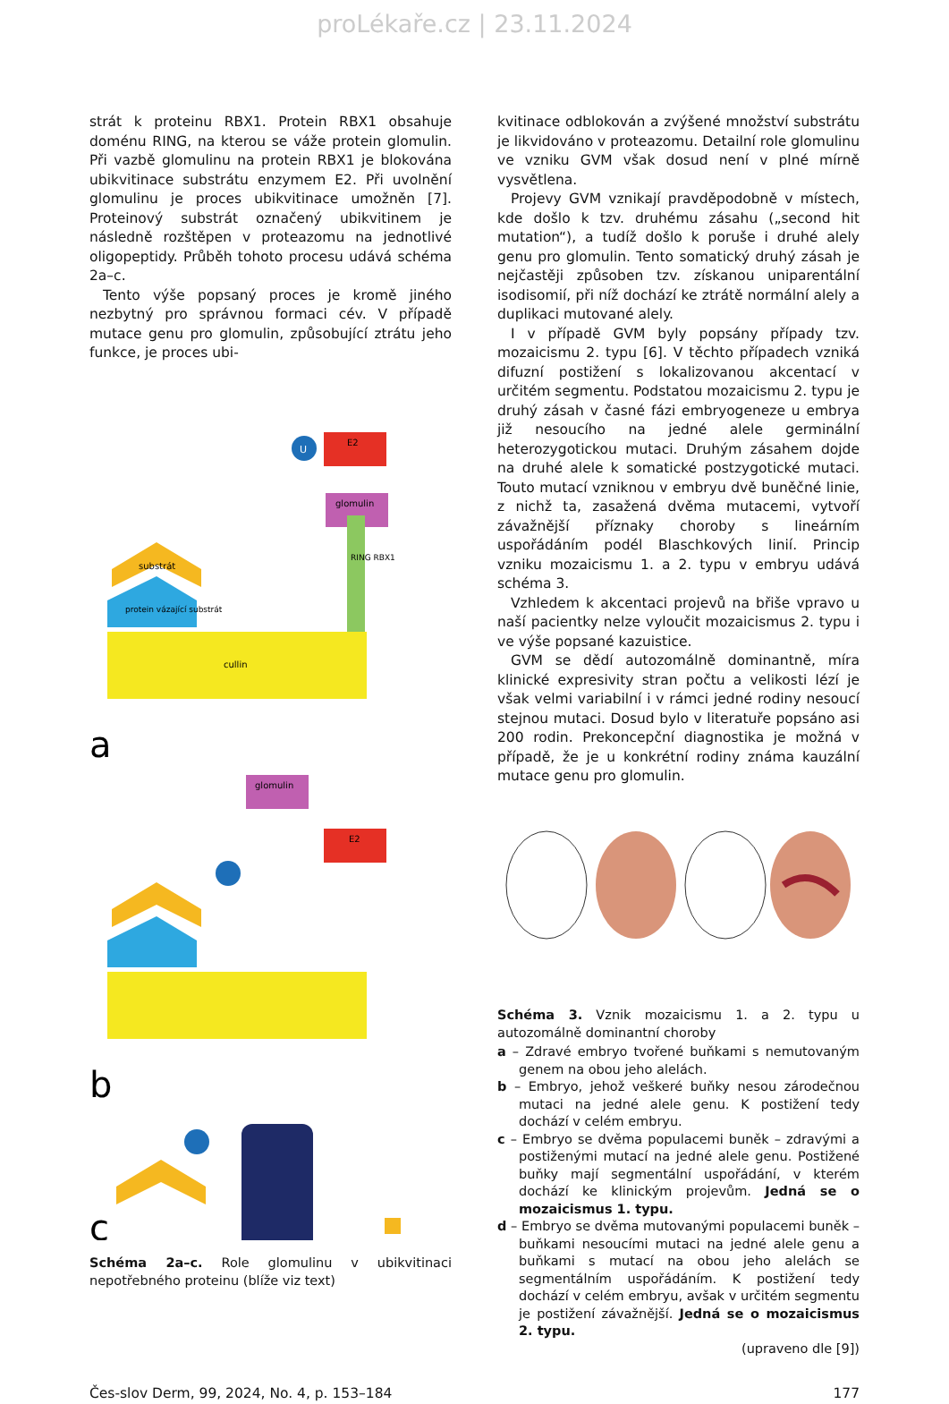proLékaře.cz | 23.11.2024
strát k proteinu RBX1. Protein RBX1 obsahuje doménu RING, na kterou se váže protein glomulin. Při vazbě glomulinu na protein RBX1 je blokována ubikvitinace substrátu enzymem E2. Při uvolnění glomulinu je proces ubikvitinace umožněn [7]. Proteinový substrát označený ubikvitinem je následně rozštěpen v proteazomu na jednotlivé oligopeptidy. Průběh tohoto procesu udává schéma 2a–c.
Tento výše popsaný proces je kromě jiného nezbytný pro správnou formaci cév. V případě mutace genu pro glomulin, způsobující ztrátu jeho funkce, je proces ubi-
U
E2
glomulin
RING RBX1
substrát
protein vázající substrát
cullin
a
glomulin
E2
b
c
Schéma 2a–c. Role glomulinu v ubikvitinaci nepotřebného proteinu (blíže viz text)
kvitinace odblokován a zvýšené množství substrátu je likvidováno v proteazomu. Detailní role glomulinu ve vzniku GVM však dosud není v plné mírně vysvětlena.
Projevy GVM vznikají pravděpodobně v místech, kde došlo k tzv. druhému zásahu („second hit mutation“), a tudíž došlo k poruše i druhé alely genu pro glomulin. Tento somatický druhý zásah je nejčastěji způsoben tzv. získanou uniparentální isodisomií, při níž dochází ke ztrátě normální alely a duplikaci mutované alely.
I v případě GVM byly popsány případy tzv. mozaicismu 2. typu [6]. V těchto případech vzniká difuzní postižení s lokalizovanou akcentací v určitém segmentu. Podstatou mozaicismu 2. typu je druhý zásah v časné fázi embryogeneze u embrya již nesoucího na jedné alele germinální heterozygotickou mutaci. Druhým zásahem dojde na druhé alele k somatické postzygotické mutaci. Touto mutací vzniknou v embryu dvě buněčné linie, z nichž ta, zasažená dvěma mutacemi, vytvoří závažnější příznaky choroby s lineárním uspořádáním podél Blaschkových linií. Princip vzniku mozaicismu 1. a 2. typu v embryu udává schéma 3.
Vzhledem k akcentaci projevů na břiše vpravo u naší pacientky nelze vyloučit mozaicismus 2. typu i ve výše popsané kazuistice.
GVM se dědí autozomálně dominantně, míra klinické expresivity stran počtu a velikosti lézí je však velmi variabilní i v rámci jedné rodiny nesoucí stejnou mutaci. Dosud bylo v literatuře popsáno asi 200 rodin. Prekoncepční diagnostika je možná v případě, že je u konkrétní rodiny známa kauzální mutace genu pro glomulin.
Schéma 3. Vznik mozaicismu 1. a 2. typu u autozomálně dominantní choroby
a – Zdravé embryo tvořené buňkami s nemutovaným genem na obou jeho alelách.
b – Embryo, jehož veškeré buňky nesou zárodečnou mutaci na jedné alele genu. K postižení tedy dochází v celém embryu.
c – Embryo se dvěma populacemi buněk – zdravými a postiženými mutací na jedné alele genu. Postižené buňky mají segmentální uspořádání, v kterém dochází ke klinickým projevům. Jedná se o mozaicismus 1. typu.
d – Embryo se dvěma mutovanými populacemi buněk – buňkami nesoucími mutaci na jedné alele genu a buňkami s mutací na obou jeho alelách se segmentálním uspořádáním. K postižení tedy dochází v celém embryu, avšak v určitém segmentu je postižení závažnější. Jedná se o mozaicismus 2. typu.
(upraveno dle [9])
Čes-slov Derm, 99, 2024, No. 4, p. 153–184 177